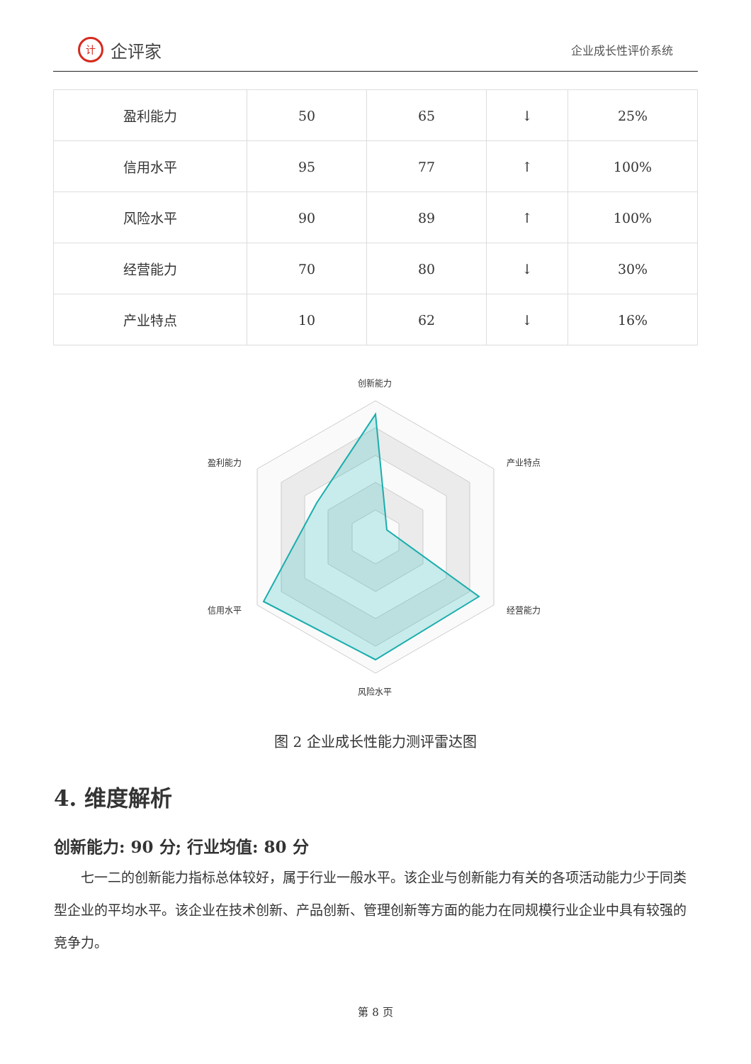计企评家
企业成长性评价系统
| 盈利能力 | 50 | 65 | ↓ | 25% |
| 信用水平 | 95 | 77 | ↑ | 100% |
| 风险水平 | 90 | 89 | ↑ | 100% |
| 经营能力 | 70 | 80 | ↓ | 30% |
| 产业特点 | 10 | 62 | ↓ | 16% |
创新能力
产业特点
经营能力
风险水平
信用水平
盈利能力
图 2 企业成长性能力测评雷达图
4. 维度解析
创新能力: 90 分; 行业均值: 80 分
七一二的创新能力指标总体较好，属于行业一般水平。该企业与创新能力有关的各项活动能力少于同类型企业的平均水平。该企业在技术创新、产品创新、管理创新等方面的能力在同规模行业企业中具有较强的竞争力。
第 8 页